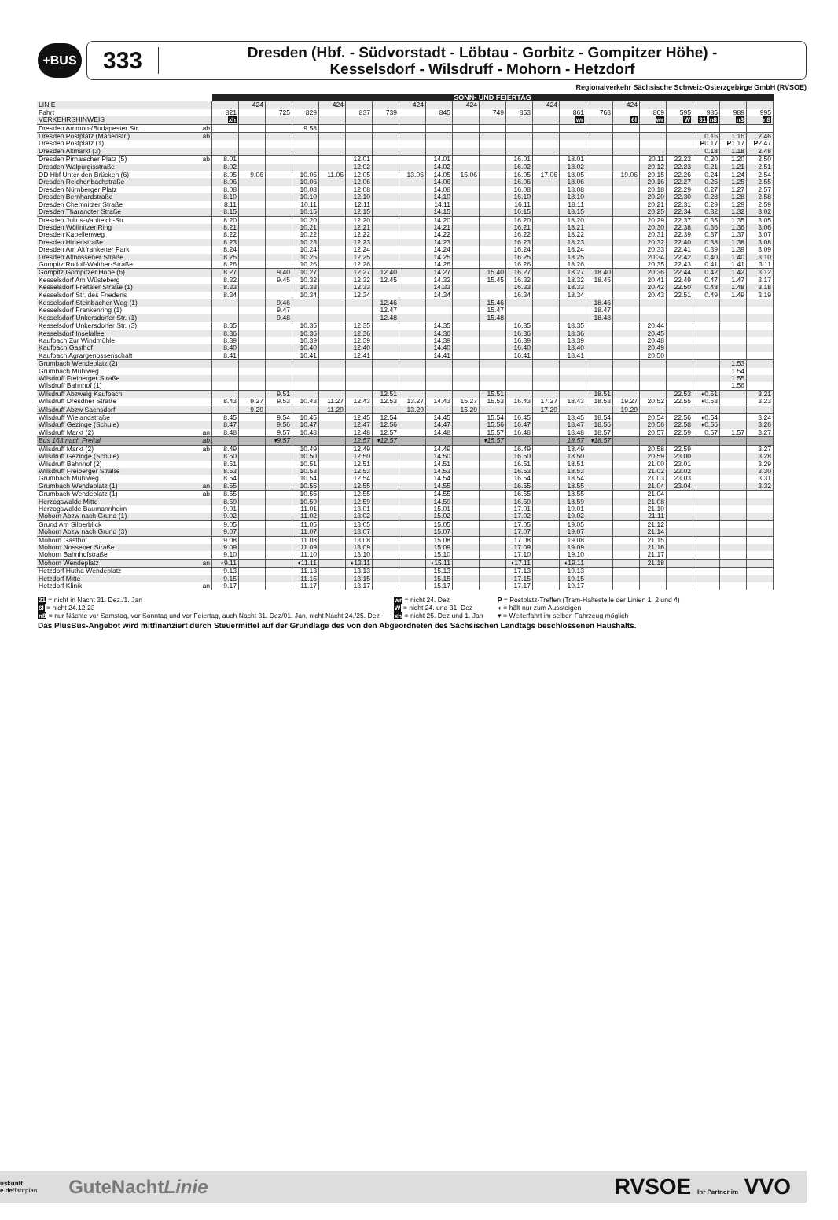+BUS
333
Dresden (Hbf. - Südvorstadt - Löbtau - Gorbitz - Gompitzer Höhe) -
Kesselsdorf - Wilsdruff - Mohorn - Hetzdorf
Regionalverkehr Sächsische Schweiz-Osterzgebirge GmbH (RVSOE)
| | | SONN- UND FEIERTAG | | | | | | | | | | | | | | | | | | | | |
| LINIE | | | 424 | | | 424 | | | 424 | | 424 | | | 424 | | | 424 | | | | | |
| Fahrt | | 821 | | 725 | 829 | | 837 | 739 | | 845 | | 749 | 853 | | 861 | 763 | | 869 | 595 | 985 | 989 | 995 |
| VERKEHRSHINWEIS | | xh | | | | | | | | | | | | | wr | | 6l | wr | W | 31 n8 | n8 | n8 |
| Dresden Ammon-/Budapester Str. | ab | | | | 9.58 | | | | | | | | | | | | | | | | | |
| Dresden Postplatz (Marienstr.) | ab | | | | | | | | | | | | | | | | | | | 0.16 | 1.16 | 2.46 |
| Dresden Postplatz (1) | | | | | | | | | | | | | | | | | | | | P 0.17 | P 1.17 | P 2.47 |
| Dresden Altmarkt (3) | | | | | | | | | | | | | | | | | | | | 0.18 | 1.18 | 2.48 |
| Dresden Pirnaischer Platz (5) | ab | 8.01 | | | | | 12.01 | | | 14.01 | | | 16.01 | | 18.01 | | | 20.11 | 22.22 | 0.20 | 1.20 | 2.50 |
| Dresden Walpurgisstraße | | 8.02 | | | | | 12.02 | | | 14.02 | | | 16.02 | | 18.02 | | | 20.12 | 22.23 | 0.21 | 1.21 | 2.51 |
| DD Hbf Unter den Brücken (6) | | 8.05 | 9.06 | | 10.05 | 11.06 | 12.05 | | 13.06 | 14.05 | 15.06 | | 16.05 | 17.06 | 18.05 | | 19.06 | 20.15 | 22.26 | 0.24 | 1.24 | 2.54 |
| Dresden Reichenbachstraße | | 8.06 | | | 10.06 | | 12.06 | | | 14.06 | | | 16.06 | | 18.06 | | | 20.16 | 22.27 | 0.25 | 1.25 | 2.55 |
| Dresden Nürnberger Platz | | 8.08 | | | 10.08 | | 12.08 | | | 14.08 | | | 16.08 | | 18.08 | | | 20.18 | 22.29 | 0.27 | 1.27 | 2.57 |
| Dresden Bernhardstraße | | 8.10 | | | 10.10 | | 12.10 | | | 14.10 | | | 16.10 | | 18.10 | | | 20.20 | 22.30 | 0.28 | 1.28 | 2.58 |
| Dresden Chemnitzer Straße | | 8.11 | | | 10.11 | | 12.11 | | | 14.11 | | | 16.11 | | 18.11 | | | 20.21 | 22.31 | 0.29 | 1.29 | 2.59 |
| Dresden Tharandter Straße | | 8.15 | | | 10.15 | | 12.15 | | | 14.15 | | | 16.15 | | 18.15 | | | 20.25 | 22.34 | 0.32 | 1.32 | 3.02 |
| Dresden Julius-Vahlteich-Str. | | 8.20 | | | 10.20 | | 12.20 | | | 14.20 | | | 16.20 | | 18.20 | | | 20.29 | 22.37 | 0.35 | 1.35 | 3.05 |
| Dresden Wölfnitzer Ring | | 8.21 | | | 10.21 | | 12.21 | | | 14.21 | | | 16.21 | | 18.21 | | | 20.30 | 22.38 | 0.36 | 1.36 | 3.06 |
| Dresden Kapellenweg | | 8.22 | | | 10.22 | | 12.22 | | | 14.22 | | | 16.22 | | 18.22 | | | 20.31 | 22.39 | 0.37 | 1.37 | 3.07 |
| Dresden Hirtenstraße | | 8.23 | | | 10.23 | | 12.23 | | | 14.23 | | | 16.23 | | 18.23 | | | 20.32 | 22.40 | 0.38 | 1.38 | 3.08 |
| Dresden Am Altfrankener Park | | 8.24 | | | 10.24 | | 12.24 | | | 14.24 | | | 16.24 | | 18.24 | | | 20.33 | 22.41 | 0.39 | 1.39 | 3.09 |
| Dresden Altnossener Straße | | 8.25 | | | 10.25 | | 12.25 | | | 14.25 | | | 16.25 | | 18.25 | | | 20.34 | 22.42 | 0.40 | 1.40 | 3.10 |
| Gompitz Rudolf-Walther-Straße | | 8.26 | | | 10.26 | | 12.26 | | | 14.26 | | | 16.26 | | 18.26 | | | 20.35 | 22.43 | 0.41 | 1.41 | 3.11 |
| Gompitz Gompitzer Höhe (6) | | 8.27 | | 9.40 | 10.27 | | 12.27 | 12.40 | | 14.27 | | 15.40 | 16.27 | | 18.27 | 18.40 | | 20.36 | 22.44 | 0.42 | 1.42 | 3.12 |
| Kesselsdorf Am Wüsteberg | | 8.32 | | 9.45 | 10.32 | | 12.32 | 12.45 | | 14.32 | | 15.45 | 16.32 | | 18.32 | 18.45 | | 20.41 | 22.49 | 0.47 | 1.47 | 3.17 |
| Kesselsdorf Freitaler Straße (1) | | 8.33 | | | 10.33 | | 12.33 | | | 14.33 | | | 16.33 | | 18.33 | | | 20.42 | 22.50 | 0.48 | 1.48 | 3.18 |
| Kesselsdorf Str. des Friedens | | 8.34 | | | 10.34 | | 12.34 | | | 14.34 | | | 16.34 | | 18.34 | | | 20.43 | 22.51 | 0.49 | 1.49 | 3.19 |
| Kesselsdorf Steinbacher Weg (1) | | | | 9.46 | | | | 12.46 | | | | 15.46 | | | | 18.46 | | | | | | |
| Kesselsdorf Frankenring (1) | | | | 9.47 | | | | 12.47 | | | | 15.47 | | | | 18.47 | | | | | | |
| Kesselsdorf Unkersdorfer Str. (1) | | | | 9.48 | | | | 12.48 | | | | 15.48 | | | | 18.48 | | | | | | |
| Kesselsdorf Unkersdorfer Str. (3) | | 8.35 | | | 10.35 | | 12.35 | | | 14.35 | | | 16.35 | | 18.35 | | | 20.44 | | | | |
| Kesselsdorf Inselallee | | 8.36 | | | 10.36 | | 12.36 | | | 14.36 | | | 16.36 | | 18.36 | | | 20.45 | | | | |
| Kaufbach Zur Windmühle | | 8.39 | | | 10.39 | | 12.39 | | | 14.39 | | | 16.39 | | 18.39 | | | 20.48 | | | | |
| Kaufbach Gasthof | | 8.40 | | | 10.40 | | 12.40 | | | 14.40 | | | 16.40 | | 18.40 | | | 20.49 | | | | |
| Kaufbach Agrargenossenschaft | | 8.41 | | | 10.41 | | 12.41 | | | 14.41 | | | 16.41 | | 18.41 | | | 20.50 | | | | |
| Grumbach Wendeplatz (2) | | | | | | | | | | | | | | | | | | | | | 1.53 | |
| Grumbach Mühlweg | | | | | | | | | | | | | | | | | | | | | 1.54 | |
| Wilsdruff Freiberger Straße | | | | | | | | | | | | | | | | | | | | | 1.55 | |
| Wilsdruff Bahnhof (1) | | | | | | | | | | | | | | | | | | | | | 1.56 | |
| Wilsdruff Abzweig Kaufbach | | | | 9.51 | | | | 12.51 | | | | 15.51 | | | | 18.51 | | | 22.53 | ◖0.51 | | 3.21 |
| Wilsdruff Dresdner Straße | | 8.43 | 9.27 | 9.53 | 10.43 | 11.27 | 12.43 | 12.53 | 13.27 | 14.43 | 15.27 | 15.53 | 16.43 | 17.27 | 18.43 | 18.53 | 19.27 | 20.52 | 22.55 | ◖0.53 | | 3.23 |
| Wilsdruff Abzw Sachsdorf | | | 9.29 | | | 11.29 | | | 13.29 | | 15.29 | | | 17.29 | | | 19.29 | | | | | |
| Wilsdruff Wielandstraße | | 8.45 | | 9.54 | 10.45 | | 12.45 | 12.54 | | 14.45 | | 15.54 | 16.45 | | 18.45 | 18.54 | | 20.54 | 22.56 | ◖0.54 | | 3.24 |
| Wilsdruff Gezinge (Schule) | | 8.47 | | 9.56 | 10.47 | | 12.47 | 12.56 | | 14.47 | | 15.56 | 16.47 | | 18.47 | 18.56 | | 20.56 | 22.58 | ◖0.56 | | 3.26 |
| Wilsdruff Markt (2) | an | 8.48 | | 9.57 | 10.48 | | 12.48 | 12.57 | | 14.48 | | 15.57 | 16.48 | | 18.48 | 18.57 | | 20.57 | 22.59 | 0.57 | 1.57 | 3.27 |
| Bus 163 nach Freital | ab | | | ▾9.57 | | | 12.57 | ▾12.57 | | | | ▾15.57 | | | 18.57 | ▾18.57 | | | | | | |
| Wilsdruff Markt (2) | ab | 8.49 | | | 10.49 | | 12.49 | | | 14.49 | | | 16.49 | | 18.49 | | | 20.58 | 22.59 | | | 3.27 |
| Wilsdruff Gezinge (Schule) | | 8.50 | | | 10.50 | | 12.50 | | | 14.50 | | | 16.50 | | 18.50 | | | 20.59 | 23.00 | | | 3.28 |
| Wilsdruff Bahnhof (2) | | 8.51 | | | 10.51 | | 12.51 | | | 14.51 | | | 16.51 | | 18.51 | | | 21.00 | 23.01 | | | 3.29 |
| Wilsdruff Freiberger Straße | | 8.53 | | | 10.53 | | 12.53 | | | 14.53 | | | 16.53 | | 18.53 | | | 21.02 | 23.02 | | | 3.30 |
| Grumbach Mühlweg | | 8.54 | | | 10.54 | | 12.54 | | | 14.54 | | | 16.54 | | 18.54 | | | 21.03 | 23.03 | | | 3.31 |
| Grumbach Wendeplatz (1) | an | 8.55 | | | 10.55 | | 12.55 | | | 14.55 | | | 16.55 | | 18.55 | | | 21.04 | 23.04 | | | 3.32 |
| Grumbach Wendeplatz (1) | ab | 8.55 | | | 10.55 | | 12.55 | | | 14.55 | | | 16.55 | | 18.55 | | | 21.04 | | | | |
| Herzogswalde Mitte | | 8.59 | | | 10.59 | | 12.59 | | | 14.59 | | | 16.59 | | 18.59 | | | 21.08 | | | | |
| Herzogswalde Baumannheim | | 9.01 | | | 11.01 | | 13.01 | | | 15.01 | | | 17.01 | | 19.01 | | | 21.10 | | | | |
| Mohorn Abzw nach Grund (1) | | 9.02 | | | 11.02 | | 13.02 | | | 15.02 | | | 17.02 | | 19.02 | | | 21.11 | | | | |
| Grund Am Silberblick | | 9.05 | | | 11.05 | | 13.05 | | | 15.05 | | | 17.05 | | 19.05 | | | 21.12 | | | | |
| Mohorn Abzw nach Grund (3) | | 9.07 | | | 11.07 | | 13.07 | | | 15.07 | | | 17.07 | | 19.07 | | | 21.14 | | | | |
| Mohorn Gasthof | | 9.08 | | | 11.08 | | 13.08 | | | 15.08 | | | 17.08 | | 19.08 | | | 21.15 | | | | |
| Mohorn Nossener Straße | | 9.09 | | | 11.09 | | 13.09 | | | 15.09 | | | 17.09 | | 19.09 | | | 21.16 | | | | |
| Mohorn Bahnhofstraße | | 9.10 | | | 11.10 | | 13.10 | | | 15.10 | | | 17.10 | | 19.10 | | | 21.17 | | | | |
| Mohorn Wendeplatz | an | ◖9.11 | | | ◖11.11 | | ◖13.11 | | | ◖15.11 | | | ◖17.11 | | ◖19.11 | | | 21.18 | | | | |
| Hetzdorf Hutha Wendeplatz | | 9.13 | | | 11.13 | | 13.13 | | | 15.13 | | | 17.13 | | 19.13 | | | | | | | |
| Hetzdorf Mitte | | 9.15 | | | 11.15 | | 13.15 | | | 15.15 | | | 17.15 | | 19.15 | | | | | | | |
| Hetzdorf Klinik | an | 9.17 | | | 11.17 | | 13.17 | | | 15.17 | | | 17.17 | | 19.17 | | | | | | | |
31 = nicht in Nacht 31. Dez./1. Jan
6l = nicht 24.12.23
n8 = nur Nächte vor Samstag, vor Sonntag und vor Feiertag, auch Nacht 31. Dez/01. Jan, nicht Nacht 24./25. Dez
wr = nicht 24. Dez
W = nicht 24. und 31. Dez
xh = nicht 25. Dez und 1. Jan
P = Postplatz-Treffen (Tram-Haltestelle der Linien 1, 2 und 4)
◖ = hält nur zum Aussteigen
▾ = Weiterfahrt im selben Fahrzeug möglich
Das PlusBus-Angebot wird mitfinanziert durch Steuermittel auf der Grundlage des von den Abgeordneten des Sächsischen Landtags beschlossenen Haushalts.
uskunft:
e.de/fahrplan
GuteNachtLinie
RVSOE Ihr Partner im VVO